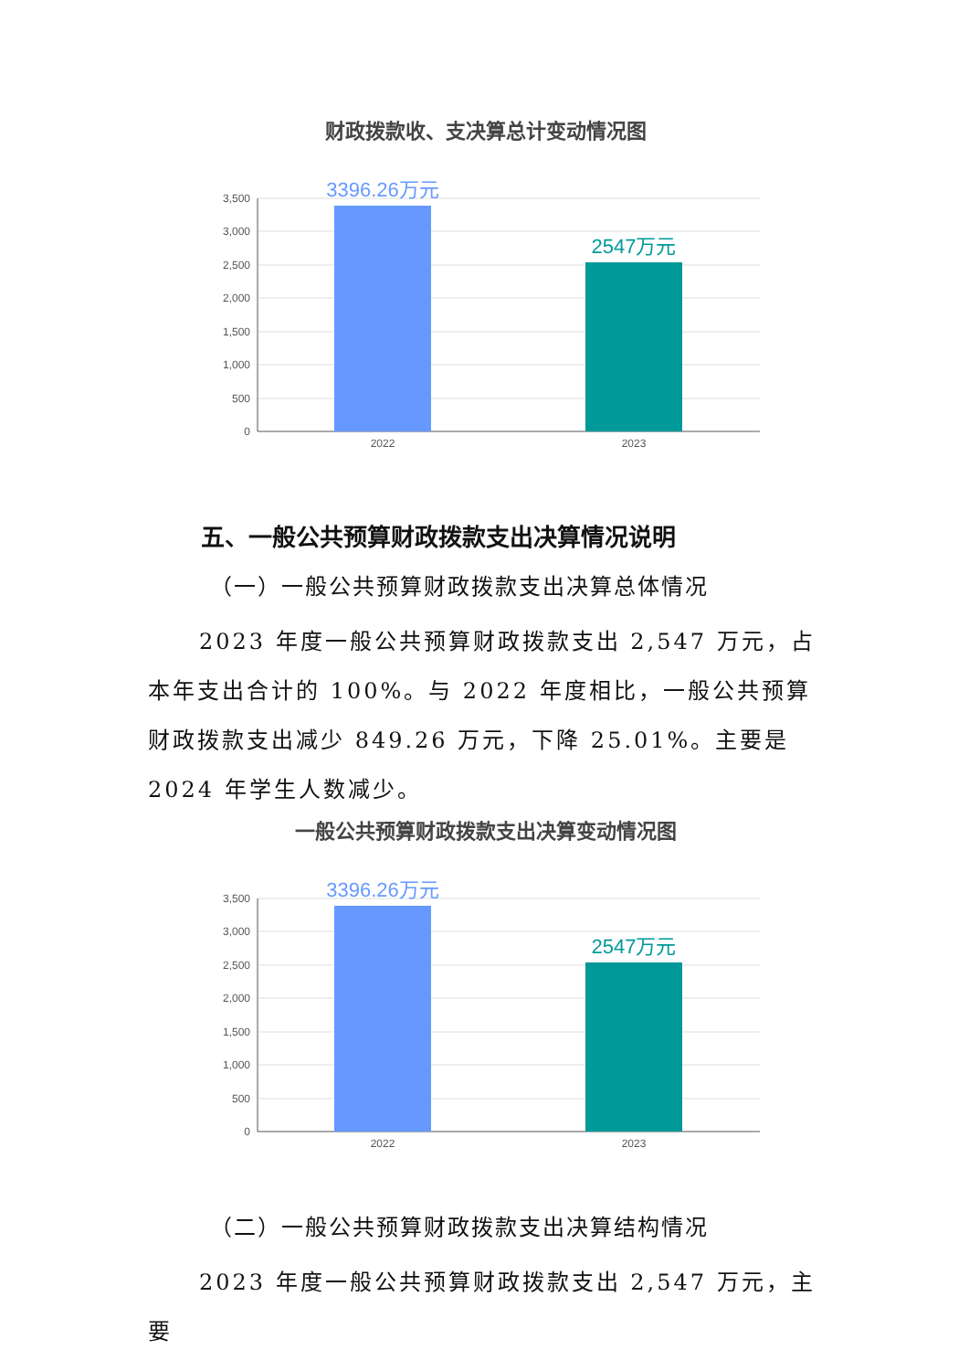财政拨款收、支决算总计变动情况图
3,500
3,000
2,500
2,000
1,500
1,000
500
0
3396.26万元
2547万元
2022
2023
五、一般公共预算财政拨款支出决算情况说明
（一）一般公共预算财政拨款支出决算总体情况
2023 年度一般公共预算财政拨款支出 2,547 万元，占本年支出合计的 100%。与 2022 年度相比，一般公共预算财政拨款支出减少 849.26 万元，下降 25.01%。主要是 2024 年学生人数减少。
一般公共预算财政拨款支出决算变动情况图
3,500
3,000
2,500
2,000
1,500
1,000
500
0
3396.26万元
2547万元
2022
2023
（二）一般公共预算财政拨款支出决算结构情况
2023 年度一般公共预算财政拨款支出 2,547 万元，主要